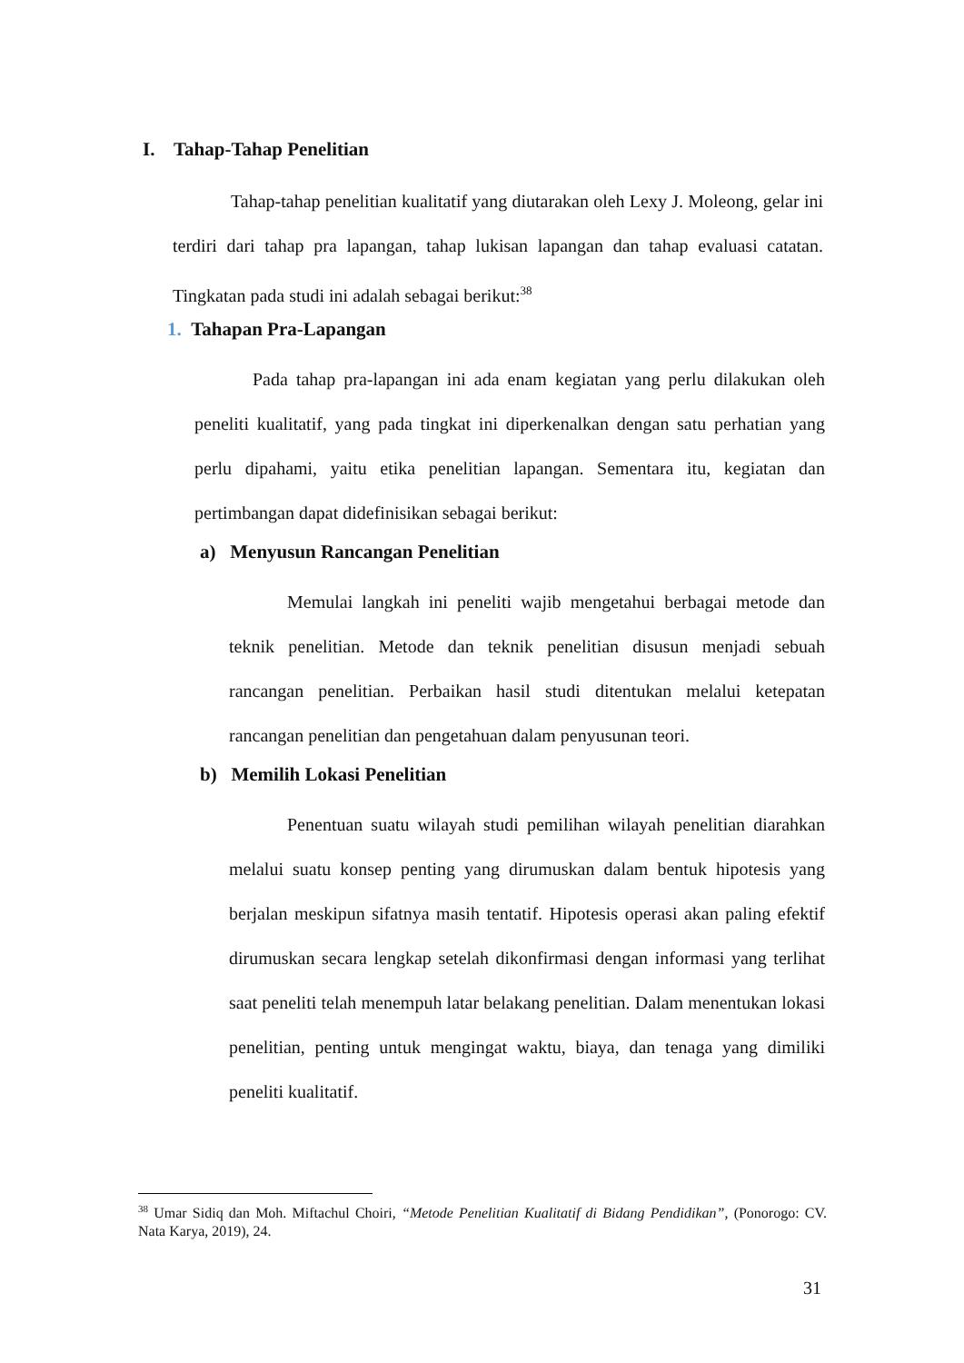I. Tahap-Tahap Penelitian
Tahap-tahap penelitian kualitatif yang diutarakan oleh Lexy J. Moleong, gelar ini terdiri dari tahap pra lapangan, tahap lukisan lapangan dan tahap evaluasi catatan. Tingkatan pada studi ini adalah sebagai berikut:<sup>38</sup>
1. Tahapan Pra-Lapangan
Pada tahap pra-lapangan ini ada enam kegiatan yang perlu dilakukan oleh peneliti kualitatif, yang pada tingkat ini diperkenalkan dengan satu perhatian yang perlu dipahami, yaitu etika penelitian lapangan. Sementara itu, kegiatan dan pertimbangan dapat didefinisikan sebagai berikut:
a) Menyusun Rancangan Penelitian
Memulai langkah ini peneliti wajib mengetahui berbagai metode dan teknik penelitian. Metode dan teknik penelitian disusun menjadi sebuah rancangan penelitian. Perbaikan hasil studi ditentukan melalui ketepatan rancangan penelitian dan pengetahuan dalam penyusunan teori.
b) Memilih Lokasi Penelitian
Penentuan suatu wilayah studi pemilihan wilayah penelitian diarahkan melalui suatu konsep penting yang dirumuskan dalam bentuk hipotesis yang berjalan meskipun sifatnya masih tentatif. Hipotesis operasi akan paling efektif dirumuskan secara lengkap setelah dikonfirmasi dengan informasi yang terlihat saat peneliti telah menempuh latar belakang penelitian. Dalam menentukan lokasi penelitian, penting untuk mengingat waktu, biaya, dan tenaga yang dimiliki peneliti kualitatif.
<sup>38</sup> Umar Sidiq dan Moh. Miftachul Choiri, “Metode Penelitian Kualitatif di Bidang Pendidikan”, (Ponorogo: CV. Nata Karya, 2019), 24.
31